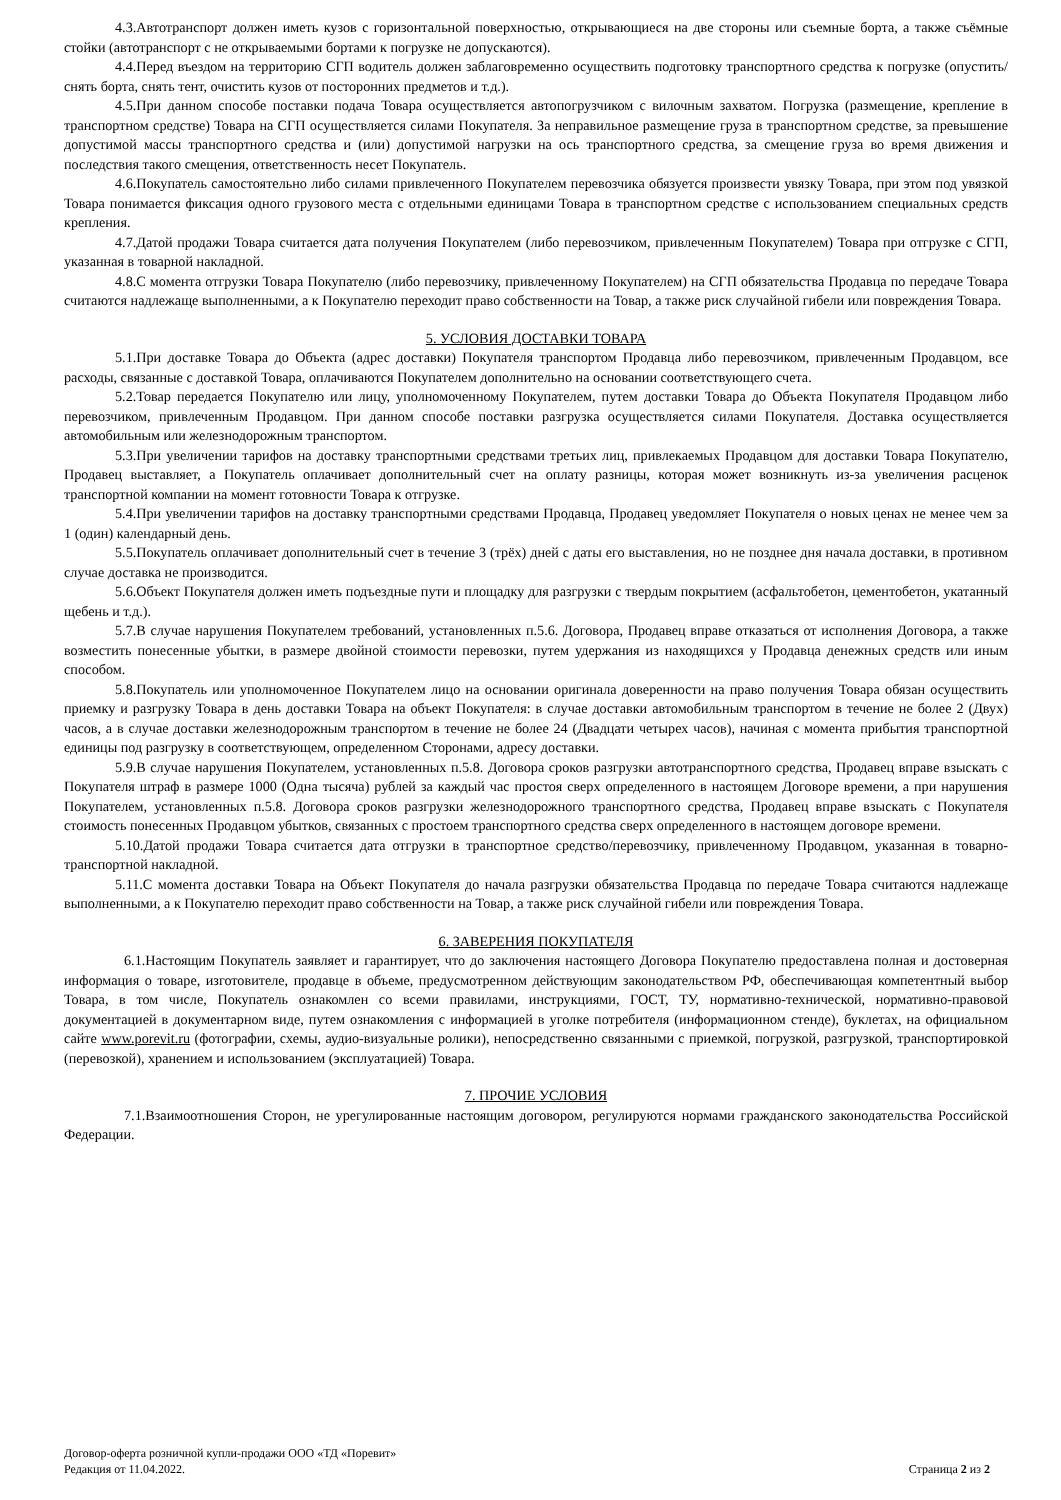4.3.Автотранспорт должен иметь кузов с горизонтальной поверхностью, открывающиеся на две стороны или съемные борта, а также съёмные стойки (автотранспорт с не открываемыми бортами к погрузке не допускаются).
4.4.Перед въездом на территорию СГП водитель должен заблаговременно осуществить подготовку транспортного средства к погрузке (опустить/снять борта, снять тент, очистить кузов от посторонних предметов и т.д.).
4.5.При данном способе поставки подача Товара осуществляется автопогрузчиком с вилочным захватом. Погрузка (размещение, крепление в транспортном средстве) Товара на СГП осуществляется силами Покупателя. За неправильное размещение груза в транспортном средстве, за превышение допустимой массы транспортного средства и (или) допустимой нагрузки на ось транспортного средства, за смещение груза во время движения и последствия такого смещения, ответственность несет Покупатель.
4.6.Покупатель самостоятельно либо силами привлеченного Покупателем перевозчика обязуется произвести увязку Товара, при этом под увязкой Товара понимается фиксация одного грузового места с отдельными единицами Товара в транспортном средстве с использованием специальных средств крепления.
4.7.Датой продажи Товара считается дата получения Покупателем (либо перевозчиком, привлеченным Покупателем) Товара при отгрузке с СГП, указанная в товарной накладной.
4.8.С момента отгрузки Товара Покупателю (либо перевозчику, привлеченному Покупателем) на СГП обязательства Продавца по передаче Товара считаются надлежаще выполненными, а к Покупателю переходит право собственности на Товар, а также риск случайной гибели или повреждения Товара.
5. УСЛОВИЯ ДОСТАВКИ ТОВАРА
5.1.При доставке Товара до Объекта (адрес доставки) Покупателя транспортом Продавца либо перевозчиком, привлеченным Продавцом, все расходы, связанные с доставкой Товара, оплачиваются Покупателем дополнительно на основании соответствующего счета.
5.2.Товар передается Покупателю или лицу, уполномоченному Покупателем, путем доставки Товара до Объекта Покупателя Продавцом либо перевозчиком, привлеченным Продавцом. При данном способе поставки разгрузка осуществляется силами Покупателя. Доставка осуществляется автомобильным или железнодорожным транспортом.
5.3.При увеличении тарифов на доставку транспортными средствами третьих лиц, привлекаемых Продавцом для доставки Товара Покупателю, Продавец выставляет, а Покупатель оплачивает дополнительный счет на оплату разницы, которая может возникнуть из-за увеличения расценок транспортной компании на момент готовности Товара к отгрузке.
5.4.При увеличении тарифов на доставку транспортными средствами Продавца, Продавец уведомляет Покупателя о новых ценах не менее чем за 1 (один) календарный день.
5.5.Покупатель оплачивает дополнительный счет в течение 3 (трёх) дней с даты его выставления, но не позднее дня начала доставки, в противном случае доставка не производится.
5.6.Объект Покупателя должен иметь подъездные пути и площадку для разгрузки с твердым покрытием (асфальтобетон, цементобетон, укатанный щебень и т.д.).
5.7.В случае нарушения Покупателем требований, установленных п.5.6. Договора, Продавец вправе отказаться от исполнения Договора, а также возместить понесенные убытки, в размере двойной стоимости перевозки, путем удержания из находящихся у Продавца денежных средств или иным способом.
5.8.Покупатель или уполномоченное Покупателем лицо на основании оригинала доверенности на право получения Товара обязан осуществить приемку и разгрузку Товара в день доставки Товара на объект Покупателя: в случае доставки автомобильным транспортом в течение не более 2 (Двух) часов, а в случае доставки железнодорожным транспортом в течение не более 24 (Двадцати четырех часов), начиная с момента прибытия транспортной единицы под разгрузку в соответствующем, определенном Сторонами, адресу доставки.
5.9.В случае нарушения Покупателем, установленных п.5.8. Договора сроков разгрузки автотранспортного средства, Продавец вправе взыскать с Покупателя штраф в размере 1000 (Одна тысяча) рублей за каждый час простоя сверх определенного в настоящем Договоре времени, а при нарушения Покупателем, установленных п.5.8. Договора сроков разгрузки железнодорожного транспортного средства, Продавец вправе взыскать с Покупателя стоимость понесенных Продавцом убытков, связанных с простоем транспортного средства сверх определенного в настоящем договоре времени.
5.10.Датой продажи Товара считается дата отгрузки в транспортное средство/перевозчику, привлеченному Продавцом, указанная в товарно-транспортной накладной.
5.11.С момента доставки Товара на Объект Покупателя до начала разгрузки обязательства Продавца по передаче Товара считаются надлежаще выполненными, а к Покупателю переходит право собственности на Товар, а также риск случайной гибели или повреждения Товара.
6. ЗАВЕРЕНИЯ ПОКУПАТЕЛЯ
6.1.Настоящим Покупатель заявляет и гарантирует, что до заключения настоящего Договора Покупателю предоставлена полная и достоверная информация о товаре, изготовителе, продавце в объеме, предусмотренном действующим законодательством РФ, обеспечивающая компетентный выбор Товара, в том числе, Покупатель ознакомлен со всеми правилами, инструкциями, ГОСТ, ТУ, нормативно-технической, нормативно-правовой документацией в документарном виде, путем ознакомления с информацией в уголке потребителя (информационном стенде), буклетах, на официальном сайте www.porevit.ru (фотографии, схемы, аудио-визуальные ролики), непосредственно связанными с приемкой, погрузкой, разгрузкой, транспортировкой (перевозкой), хранением и использованием (эксплуатацией) Товара.
7. ПРОЧИЕ УСЛОВИЯ
7.1.Взаимоотношения Сторон, не урегулированные настоящим договором, регулируются нормами гражданского законодательства Российской Федерации.
Договор-оферта розничной купли-продажи ООО «ТД «Поревит»
Редакция от 11.04.2022.
Страница 2 из 2